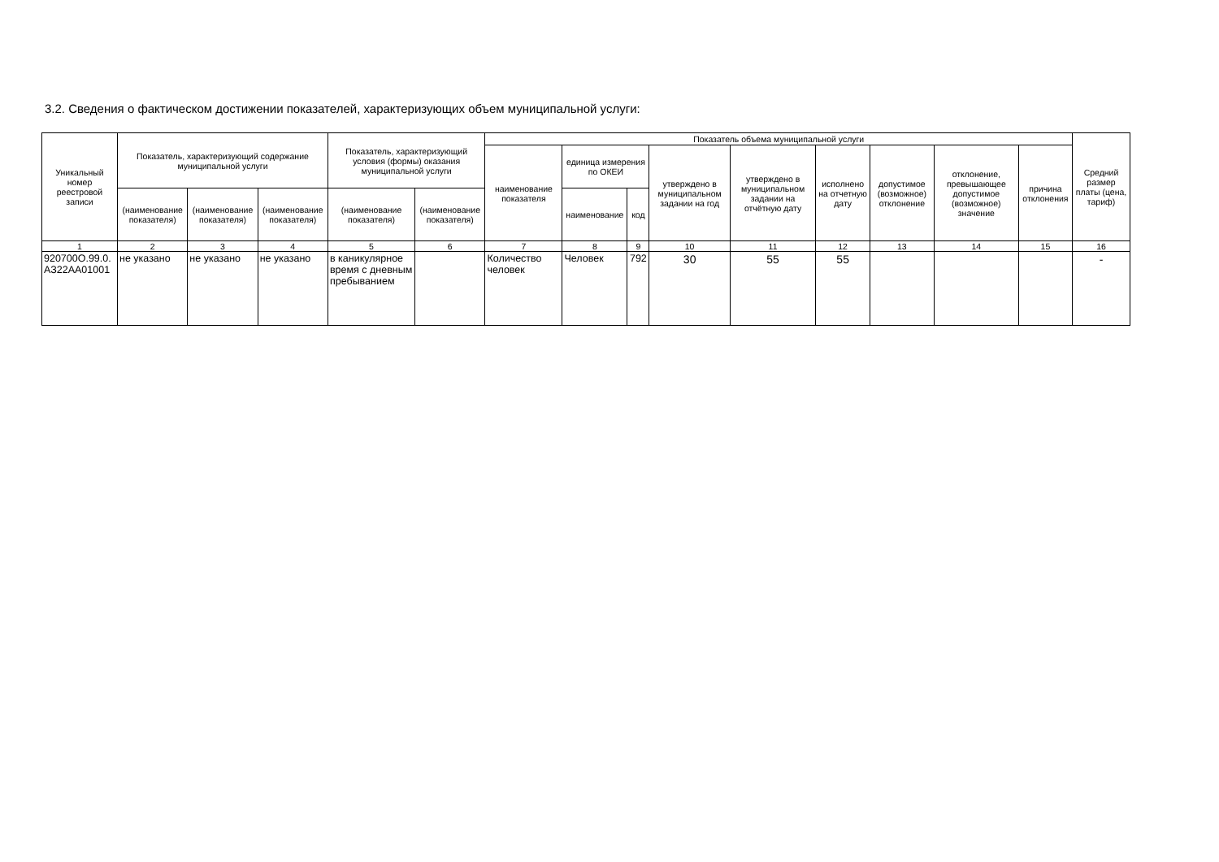3.2. Сведения о фактическом достижении показателей, характеризующих объем муниципальной услуги:
| Уникальный номер реестровой записи | Показатель, характеризующий содержание муниципальной услуги | | | Показатель, характеризующий условия (формы) оказания муниципальной услуги | | Показатель объема муниципальной услуги | | | | | | | | | Средний размер платы (цена, тариф) |
| --- | --- | --- | --- | --- | --- | --- | --- | --- | --- | --- | --- | --- | --- | --- | --- |
| | | | | | | наименование показателя | единица измерения по ОКЕИ | | утверждено в муниципальном задании на год | утверждено в муниципальном задании на отчётную дату | исполнено на отчетную дату | допустимое (возможное) отклонение | отклонение, превышающее допустимое (возможное) значение | причина отклонения | |
| | (наименование показателя) | (наименование показателя) | (наименование показателя) | (наименование показателя) | (наименование показателя) | | наименование | код | | | | | | | |
| 1 | 2 | 3 | 4 | 5 | 6 | 7 | 8 | 9 | 10 | 11 | 12 | 13 | 14 | 15 | 16 |
| 920700О.99.0. АЗ22АА01001 | не указано | не указано | не указано | в каникулярное время с дневным пребыванием | | Количество человек | Человек | 792 | 30 | 55 | 55 | | | | - |